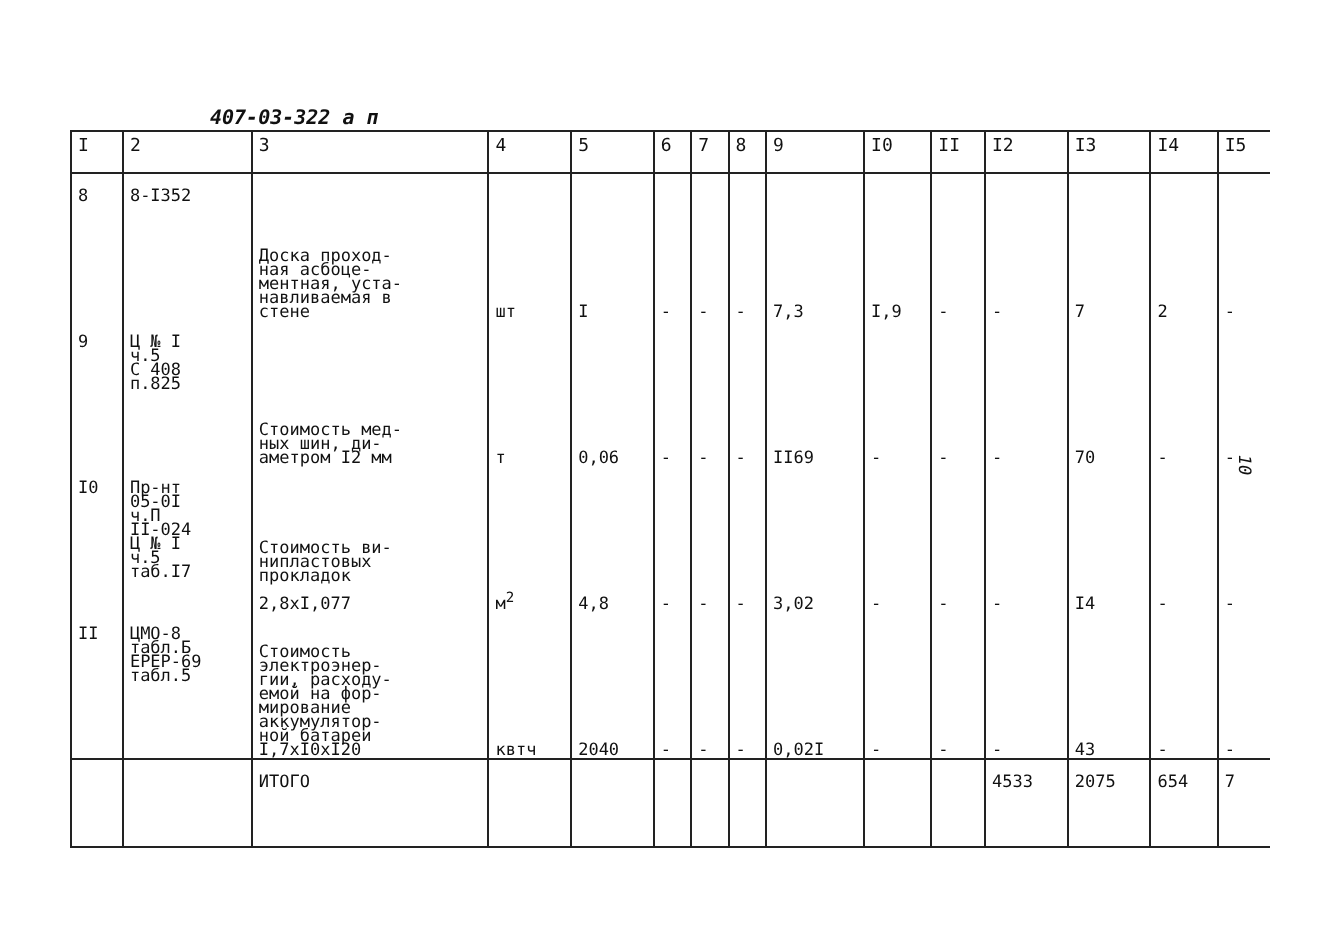407-03-322 а п
10
| I | 2 | 3 | 4 | 5 | 6 | 7 | 8 | 9 | I0 | II | I2 | I3 | I4 | I5 |
| --- | --- | --- | --- | --- | --- | --- | --- | --- | --- | --- | --- | --- | --- | --- |
| 8 | 8-I352 | Доска проход- ная асбоце- ментная, уста- навливаемая в стене | шт | I | - | - | - | 7,3 | I,9 | - | - | 7 | 2 | - |
| 9 | Ц № I ч.5 С 408 п.825 | Стоимость мед- ных шин, ди- аметром I2 мм | т | 0,06 | - | - | - | II69 | - | - | - | 70 | - | - |
| I0 | Пр-нт 05-0I ч.П II-024 Ц № I ч.5 таб.I7 | Стоимость ви- нипластовых прокладок 2,8xI,077 | м<sup>2</sup> | 4,8 | - | - | - | 3,02 | - | - | - | I4 | - | - |
| II | ЦМО-8 табл.Б ЕРЕР-69 табл.5 | Стоимость электроэнер- гии, расходу- емой на фор- мирование аккумулятор- ной батареи I,7xI0xI20 | квтч | 2040 | - | - | - | 0,02I | - | - | - | 43 | - | - |
| | | ИТОГО | | | | | | | | | 4533 | 2075 | 654 | 7 |